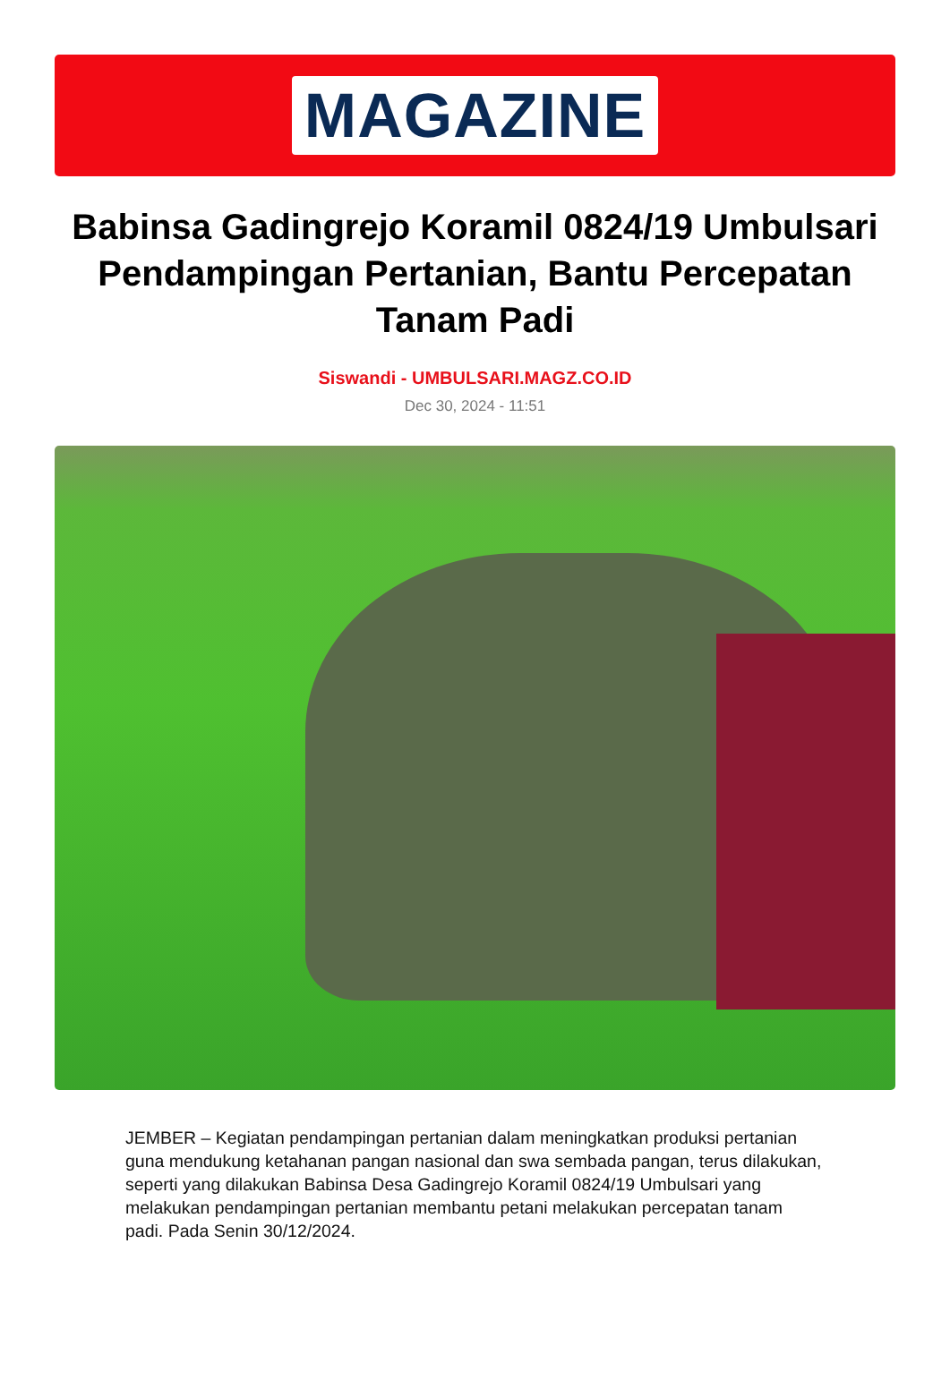MAGAZINE
Babinsa Gadingrejo Koramil 0824/19 Umbulsari Pendampingan Pertanian, Bantu Percepatan Tanam Padi
Siswandi - UMBULSARI.MAGZ.CO.ID
Dec 30, 2024 - 11:51
JEMBER – Kegiatan pendampingan pertanian dalam meningkatkan produksi pertanian guna mendukung ketahanan pangan nasional dan swa sembada pangan, terus dilakukan, seperti yang dilakukan Babinsa Desa Gadingrejo Koramil 0824/19 Umbulsari yang melakukan pendampingan pertanian membantu petani melakukan percepatan tanam padi. Pada Senin 30/12/2024.